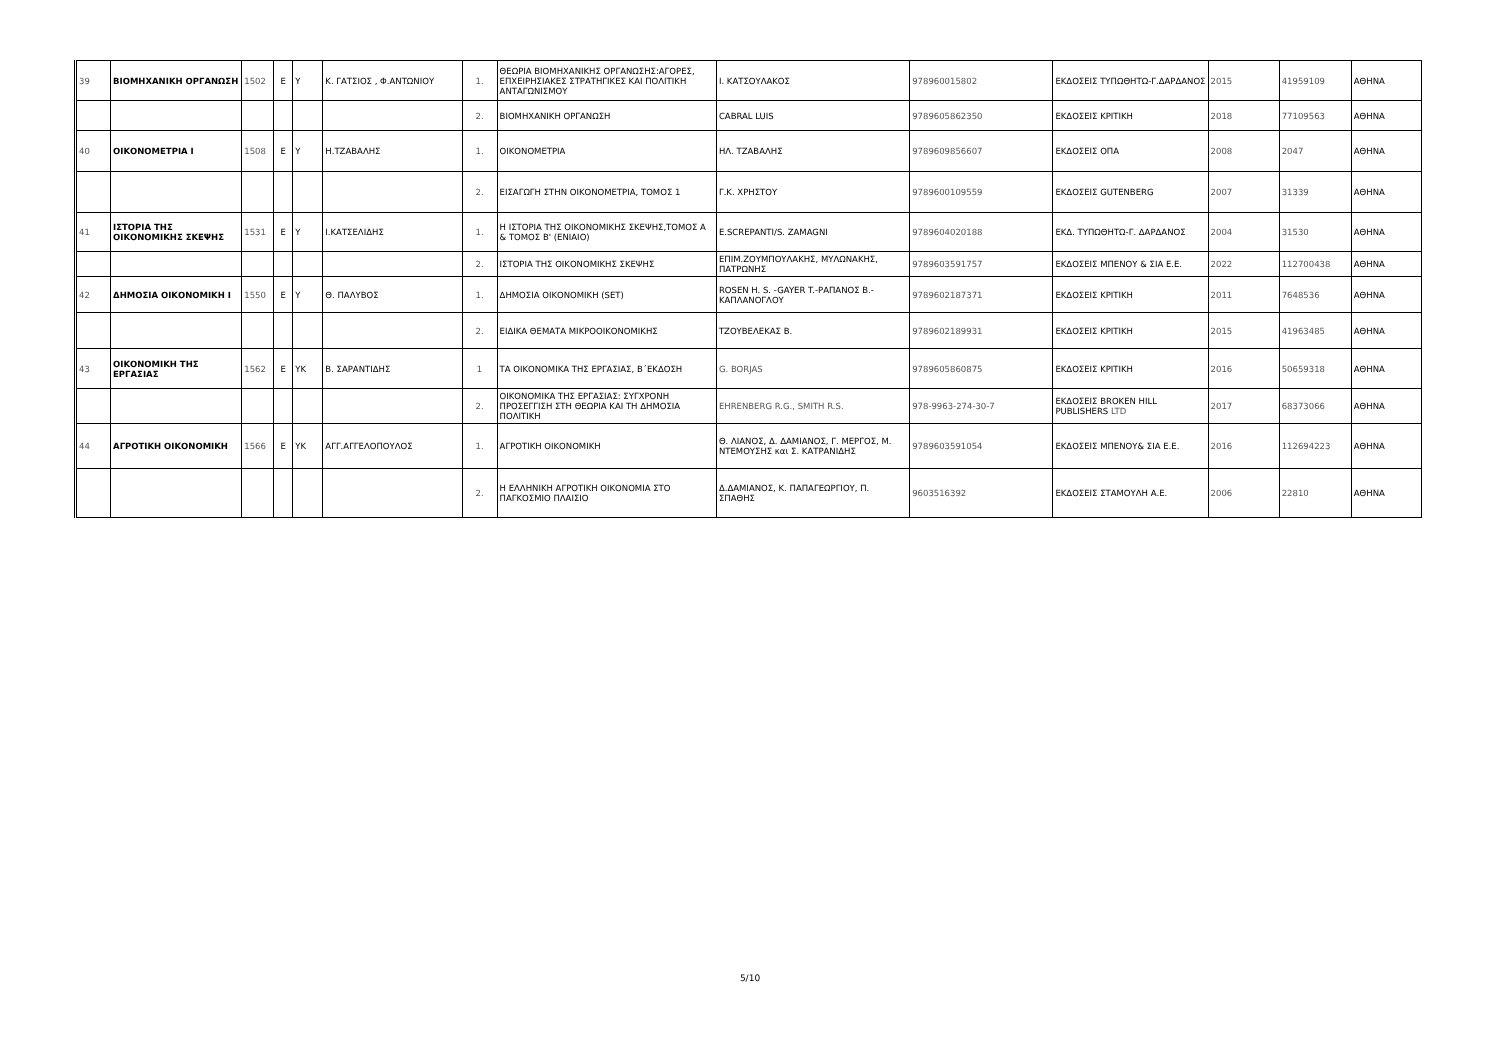| 39 | ΒΙΟΜΗΧΑΝΙΚΗ ΟΡΓΑΝΩΣΗ | 1502 | Ε | Υ | Κ. ΓΑΤΣΙΟΣ , Φ.ΑΝΤΩΝΙΟΥ | 1. | ΘΕΩΡΙΑ ΒΙΟΜΗΧΑΝΙΚΗΣ ΟΡΓΑΝΩΣΗΣ:ΑΓΟΡΕΣ, ΕΠΧΕΙΡΗΣΙΑΚΕΣ ΣΤΡΑΤΗΓΙΚΕΣ ΚΑΙ ΠΟΛΙΤΙΚΗ ΑΝΤΑΓΩΝΙΣΜΟΥ | Ι. ΚΑΤΣΟΥΛΑΚΟΣ | 978960015802 | ΕΚΔΟΣΕΙΣ ΤΥΠΩΘΗΤΩ-Γ.ΔΑΡΔΑΝΟΣ | 2015 | 41959109 | ΑΘΗΝΑ |
| | | | | | | 2. | ΒΙΟΜΗΧΑΝΙΚΗ ΟΡΓΑΝΩΣΗ | CABRAL LUIS | 9789605862350 | ΕΚΔΟΣΕΙΣ ΚΡΙΤΙΚΗ | 2018 | 77109563 | ΑΘΗΝΑ |
| 40 | ΟΙΚΟΝΟΜΕΤΡΙΑ Ι | 1508 | Ε | Υ | Η.ΤΖΑΒΑΛΗΣ | 1. | ΟΙΚΟΝΟΜΕΤΡΙΑ | ΗΛ. ΤΖΑΒΑΛΗΣ | 9789609856607 | ΕΚΔΟΣΕΙΣ ΟΠΑ | 2008 | 2047 | ΑΘΗΝΑ |
| | | | | | | 2. | ΕΙΣΑΓΩΓΗ ΣΤΗΝ ΟΙΚΟΝΟΜΕΤΡΙΑ, ΤΟΜΟΣ 1 | Γ.Κ. ΧΡΗΣΤΟΥ | 9789600109559 | ΕΚΔΟΣΕΙΣ GUTENBERG | 2007 | 31339 | ΑΘΗΝΑ |
| 41 | ΙΣΤΟΡΙΑ ΤΗΣ ΟΙΚΟΝΟΜΙΚΗΣ ΣΚΕΨΗΣ | 1531 | Ε | Υ | Ι.ΚΑΤΣΕΛΙΔΗΣ | 1. | Η ΙΣΤΟΡΙΑ ΤΗΣ ΟΙΚΟΝΟΜΙΚΗΣ ΣΚΕΨΗΣ,ΤΟΜΟΣ Α & ΤΟΜΟΣ Β' (ΕΝΙΑΙΟ) | E.SCREPANTI/S. ZAMAGNI | 9789604020188 | ΕΚΔ. ΤΥΠΩΘΗΤΩ-Γ. ΔΑΡΔΑΝΟΣ | 2004 | 31530 | ΑΘΗΝΑ |
| | | | | | | 2. | ΙΣΤΟΡΙΑ ΤΗΣ ΟΙΚΟΝΟΜΙΚΗΣ ΣΚΕΨΗΣ | ΕΠΙΜ.ΖΟΥΜΠΟΥΛΑΚΗΣ, ΜΥΛΩΝΑΚΗΣ, ΠΑΤΡΩΝΗΣ | 9789603591757 | ΕΚΔΟΣΕΙΣ ΜΠΕΝΟΥ & ΣΙΑ Ε.Ε. | 2022 | 112700438 | ΑΘΗΝΑ |
| 42 | ΔΗΜΟΣΙΑ ΟΙΚΟΝΟΜΙΚΗ Ι | 1550 | Ε | Υ | Θ. ΠΑΛΥΒΟΣ | 1. | ΔΗΜΟΣΙΑ ΟΙΚΟΝΟΜΙΚΗ (SET) | ROSEN H. S. -GAYER T.-ΡΑΠΑΝΟΣ Β.-ΚΑΠΛΑΝΟΓΛΟΥ | 9789602187371 | ΕΚΔΟΣΕΙΣ ΚΡΙΤΙΚΗ | 2011 | 7648536 | ΑΘΗΝΑ |
| | | | | | | 2. | ΕΙΔΙΚΑ ΘΕΜΑΤΑ ΜΙΚΡΟΟΙΚΟΝΟΜΙΚΗΣ | ΤΖΟΥΒΕΛΕΚΑΣ Β. | 9789602189931 | ΕΚΔΟΣΕΙΣ ΚΡΙΤΙΚΗ | 2015 | 41963485 | ΑΘΗΝΑ |
| 43 | ΟΙΚΟΝΟΜΙΚΗ ΤΗΣ ΕΡΓΑΣΙΑΣ | 1562 | Ε | ΥΚ | Β. ΣΑΡΑΝΤΙΔΗΣ | 1 | ΤΑ ΟΙΚΟΝΟΜΙΚΑ ΤΗΣ ΕΡΓΑΣΙΑΣ, Β΄ΕΚΔΟΣΗ | G. BORJAS | 9789605860875 | ΕΚΔΟΣΕΙΣ ΚΡΙΤΙΚΗ | 2016 | 50659318 | ΑΘΗΝΑ |
| | | | | | | 2. | ΟΙΚΟΝΟΜΙΚΑ ΤΗΣ ΕΡΓΑΣΙΑΣ: ΣΥΓΧΡΟΝΗ ΠΡΟΣΕΓΓΙΣΗ ΣΤΗ ΘΕΩΡΙΑ ΚΑΙ ΤΗ ΔΗΜΟΣΙΑ ΠΟΛΙΤΙΚΗ | EHRENBERG R.G., SMITH R.S. | 978-9963-274-30-7 | ΕΚΔΟΣΕΙΣ BROKEN HILL PUBLISHERS LTD | 2017 | 68373066 | ΑΘΗΝΑ |
| 44 | ΑΓΡΟΤΙΚΗ ΟΙΚΟΝΟΜΙΚΗ | 1566 | Ε | ΥΚ | ΑΓΓ.ΑΓΓΕΛΟΠΟΥΛΟΣ | 1. | ΑΓΡΟΤΙΚΗ ΟΙΚΟΝΟΜΙΚΗ | Θ. ΛΙΑΝΟΣ, Δ. ΔΑΜΙΑΝΟΣ, Γ. ΜΕΡΓΟΣ, Μ. ΝΤΕΜΟΥΣΗΣ και Σ. ΚΑΤΡΑΝΙΔΗΣ | 9789603591054 | ΕΚΔΟΣΕΙΣ ΜΠΕΝΟΥ& ΣΙΑ Ε.Ε. | 2016 | 112694223 | ΑΘΗΝΑ |
| | | | | | | 2. | Η ΕΛΛΗΝΙΚΗ ΑΓΡΟΤΙΚΗ ΟΙΚΟΝΟΜΙΑ ΣΤΟ ΠΑΓΚΟΣΜΙΟ ΠΛΑΙΣΙΟ | Δ.ΔΑΜΙΑΝΟΣ, Κ. ΠΑΠΑΓΕΩΡΓΙΟΥ, Π. ΣΠΑΘΗΣ | 9603516392 | ΕΚΔΟΣΕΙΣ ΣΤΑΜΟΥΛΗ Α.Ε. | 2006 | 22810 | ΑΘΗΝΑ |
5/10